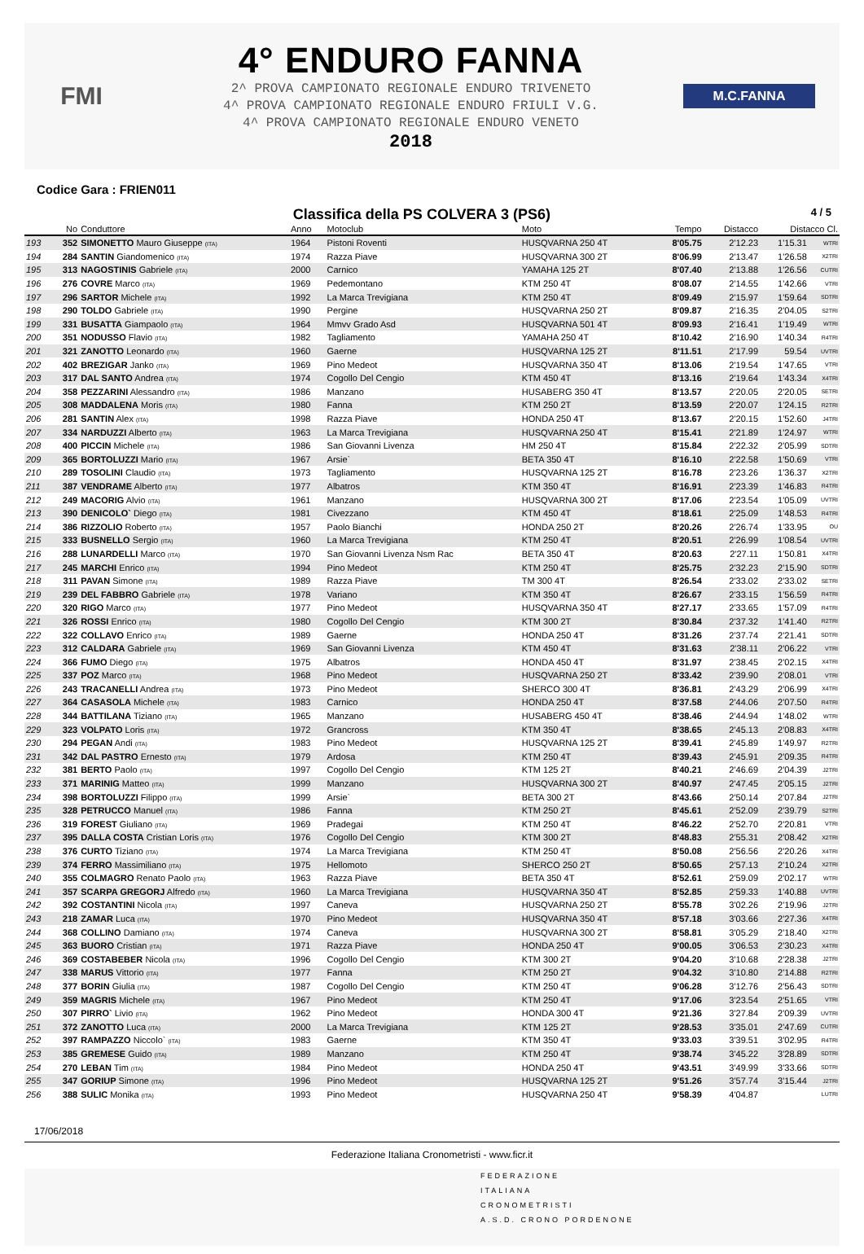FMI
4° ENDURO FANNA
2^ PROVA CAMPIONATO REGIONALE ENDURO TRIVENETO
4^ PROVA CAMPIONATO REGIONALE ENDURO FRIULI V.G.
4^ PROVA CAMPIONATO REGIONALE ENDURO VENETO
2018
M.C.FANNA
Codice Gara : FRIEN011
Classifica della PS COLVERA 3 (PS6) 4 / 5
| | No | Conduttore | Anno | Motoclub | Moto | Tempo | Distacco | Distacco Cl. | |
| --- | --- | --- | --- | --- | --- | --- | --- | --- | --- |
| 193 | 352 | SIMONETTO Mauro Giuseppe (ITA) | 1964 | Pistoni Roventi | HUSQVARNA 250 4T | 8'05.75 | 2'12.23 | 1'15.31 | WTRI |
| 194 | 284 | SANTIN Giandomenico (ITA) | 1974 | Razza Piave | HUSQVARNA 300 2T | 8'06.99 | 2'13.47 | 1'26.58 | X2TRI |
| 195 | 313 | NAGOSTINIS Gabriele (ITA) | 2000 | Carnico | YAMAHA 125 2T | 8'07.40 | 2'13.88 | 1'26.56 | CUTRI |
| 196 | 276 | COVRE Marco (ITA) | 1969 | Pedemontano | KTM 250 4T | 8'08.07 | 2'14.55 | 1'42.66 | VTRI |
| 197 | 296 | SARTOR Michele (ITA) | 1992 | La Marca Trevigiana | KTM 250 4T | 8'09.49 | 2'15.97 | 1'59.64 | SDTRI |
| 198 | 290 | TOLDO Gabriele (ITA) | 1990 | Pergine | HUSQVARNA 250 2T | 8'09.87 | 2'16.35 | 2'04.05 | S2TRI |
| 199 | 331 | BUSATTA Giampaolo (ITA) | 1964 | Mmvv Grado Asd | HUSQVARNA 501 4T | 8'09.93 | 2'16.41 | 1'19.49 | WTRI |
| 200 | 351 | NODUSSO Flavio (ITA) | 1982 | Tagliamento | YAMAHA 250 4T | 8'10.42 | 2'16.90 | 1'40.34 | R4TRI |
| 201 | 321 | ZANOTTO Leonardo (ITA) | 1960 | Gaerne | HUSQVARNA 125 2T | 8'11.51 | 2'17.99 | 59.54 | UVTRI |
| 202 | 402 | BREZIGAR Janko (ITA) | 1969 | Pino Medeot | HUSQVARNA 350 4T | 8'13.06 | 2'19.54 | 1'47.65 | VTRI |
| 203 | 317 | DAL SANTO Andrea (ITA) | 1974 | Cogollo Del Cengio | KTM 450 4T | 8'13.16 | 2'19.64 | 1'43.34 | X4TRI |
| 204 | 358 | PEZZARINI Alessandro (ITA) | 1986 | Manzano | HUSABERG 350 4T | 8'13.57 | 2'20.05 | 2'20.05 | SETRI |
| 205 | 308 | MADDALENA Moris (ITA) | 1980 | Fanna | KTM 250 2T | 8'13.59 | 2'20.07 | 1'24.15 | R2TRI |
| 206 | 281 | SANTIN Alex (ITA) | 1998 | Razza Piave | HONDA 250 4T | 8'13.67 | 2'20.15 | 1'52.60 | J4TRI |
| 207 | 334 | NARDUZZI Alberto (ITA) | 1963 | La Marca Trevigiana | HUSQVARNA 250 4T | 8'15.41 | 2'21.89 | 1'24.97 | WTRI |
| 208 | 400 | PICCIN Michele (ITA) | 1986 | San Giovanni Livenza | HM 250 4T | 8'15.84 | 2'22.32 | 2'05.99 | SDTRI |
| 209 | 365 | BORTOLUZZI Mario (ITA) | 1967 | Arsie` | BETA 350 4T | 8'16.10 | 2'22.58 | 1'50.69 | VTRI |
| 210 | 289 | TOSOLINI Claudio (ITA) | 1973 | Tagliamento | HUSQVARNA 125 2T | 8'16.78 | 2'23.26 | 1'36.37 | X2TRI |
| 211 | 387 | VENDRAME Alberto (ITA) | 1977 | Albatros | KTM 350 4T | 8'16.91 | 2'23.39 | 1'46.83 | R4TRI |
| 212 | 249 | MACORIG Alvio (ITA) | 1961 | Manzano | HUSQVARNA 300 2T | 8'17.06 | 2'23.54 | 1'05.09 | UVTRI |
| 213 | 390 | DENICOLO` Diego (ITA) | 1981 | Civezzano | KTM 450 4T | 8'18.61 | 2'25.09 | 1'48.53 | R4TRI |
| 214 | 386 | RIZZOLIO Roberto (ITA) | 1957 | Paolo Bianchi | HONDA 250 2T | 8'20.26 | 2'26.74 | 1'33.95 | OU |
| 215 | 333 | BUSNELLO Sergio (ITA) | 1960 | La Marca Trevigiana | KTM 250 4T | 8'20.51 | 2'26.99 | 1'08.54 | UVTRI |
| 216 | 288 | LUNARDELLI Marco (ITA) | 1970 | San Giovanni Livenza Nsm Rac | BETA 350 4T | 8'20.63 | 2'27.11 | 1'50.81 | X4TRI |
| 217 | 245 | MARCHI Enrico (ITA) | 1994 | Pino Medeot | KTM 250 4T | 8'25.75 | 2'32.23 | 2'15.90 | SDTRI |
| 218 | 311 | PAVAN Simone (ITA) | 1989 | Razza Piave | TM 300 4T | 8'26.54 | 2'33.02 | 2'33.02 | SETRI |
| 219 | 239 | DEL FABBRO Gabriele (ITA) | 1978 | Variano | KTM 350 4T | 8'26.67 | 2'33.15 | 1'56.59 | R4TRI |
| 220 | 320 | RIGO Marco (ITA) | 1977 | Pino Medeot | HUSQVARNA 350 4T | 8'27.17 | 2'33.65 | 1'57.09 | R4TRI |
| 221 | 326 | ROSSI Enrico (ITA) | 1980 | Cogollo Del Cengio | KTM 300 2T | 8'30.84 | 2'37.32 | 1'41.40 | R2TRI |
| 222 | 322 | COLLAVO Enrico (ITA) | 1989 | Gaerne | HONDA 250 4T | 8'31.26 | 2'37.74 | 2'21.41 | SDTRI |
| 223 | 312 | CALDARA Gabriele (ITA) | 1969 | San Giovanni Livenza | KTM 450 4T | 8'31.63 | 2'38.11 | 2'06.22 | VTRI |
| 224 | 366 | FUMO Diego (ITA) | 1975 | Albatros | HONDA 450 4T | 8'31.97 | 2'38.45 | 2'02.15 | X4TRI |
| 225 | 337 | POZ Marco (ITA) | 1968 | Pino Medeot | HUSQVARNA 250 2T | 8'33.42 | 2'39.90 | 2'08.01 | VTRI |
| 226 | 243 | TRACANELLI Andrea (ITA) | 1973 | Pino Medeot | SHERCO 300 4T | 8'36.81 | 2'43.29 | 2'06.99 | X4TRI |
| 227 | 364 | CASASOLA Michele (ITA) | 1983 | Carnico | HONDA 250 4T | 8'37.58 | 2'44.06 | 2'07.50 | R4TRI |
| 228 | 344 | BATTILANA Tiziano (ITA) | 1965 | Manzano | HUSABERG 450 4T | 8'38.46 | 2'44.94 | 1'48.02 | WTRI |
| 229 | 323 | VOLPATO Loris (ITA) | 1972 | Grancross | KTM 350 4T | 8'38.65 | 2'45.13 | 2'08.83 | X4TRI |
| 230 | 294 | PEGAN Andi (ITA) | 1983 | Pino Medeot | HUSQVARNA 125 2T | 8'39.41 | 2'45.89 | 1'49.97 | R2TRI |
| 231 | 342 | DAL PASTRO Ernesto (ITA) | 1979 | Ardosa | KTM 250 4T | 8'39.43 | 2'45.91 | 2'09.35 | R4TRI |
| 232 | 381 | BERTO Paolo (ITA) | 1997 | Cogollo Del Cengio | KTM 125 2T | 8'40.21 | 2'46.69 | 2'04.39 | J2TRI |
| 233 | 371 | MARINIG Matteo (ITA) | 1999 | Manzano | HUSQVARNA 300 2T | 8'40.97 | 2'47.45 | 2'05.15 | J2TRI |
| 234 | 398 | BORTOLUZZI Filippo (ITA) | 1999 | Arsie` | BETA 300 2T | 8'43.66 | 2'50.14 | 2'07.84 | J2TRI |
| 235 | 328 | PETRUCCO Manuel (ITA) | 1986 | Fanna | KTM 250 2T | 8'45.61 | 2'52.09 | 2'39.79 | S2TRI |
| 236 | 319 | FOREST Giuliano (ITA) | 1969 | Pradegai | KTM 250 4T | 8'46.22 | 2'52.70 | 2'20.81 | VTRI |
| 237 | 395 | DALLA COSTA Cristian Loris (ITA) | 1976 | Cogollo Del Cengio | KTM 300 2T | 8'48.83 | 2'55.31 | 2'08.42 | X2TRI |
| 238 | 376 | CURTO Tiziano (ITA) | 1974 | La Marca Trevigiana | KTM 250 4T | 8'50.08 | 2'56.56 | 2'20.26 | X4TRI |
| 239 | 374 | FERRO Massimiliano (ITA) | 1975 | Hellomoto | SHERCO 250 2T | 8'50.65 | 2'57.13 | 2'10.24 | X2TRI |
| 240 | 355 | COLMAGRO Renato Paolo (ITA) | 1963 | Razza Piave | BETA 350 4T | 8'52.61 | 2'59.09 | 2'02.17 | WTRI |
| 241 | 357 | SCARPA GREGORJ Alfredo (ITA) | 1960 | La Marca Trevigiana | HUSQVARNA 350 4T | 8'52.85 | 2'59.33 | 1'40.88 | UVTRI |
| 242 | 392 | COSTANTINI Nicola (ITA) | 1997 | Caneva | HUSQVARNA 250 2T | 8'55.78 | 3'02.26 | 2'19.96 | J2TRI |
| 243 | 218 | ZAMAR Luca (ITA) | 1970 | Pino Medeot | HUSQVARNA 350 4T | 8'57.18 | 3'03.66 | 2'27.36 | X4TRI |
| 244 | 368 | COLLINO Damiano (ITA) | 1974 | Caneva | HUSQVARNA 300 2T | 8'58.81 | 3'05.29 | 2'18.40 | X2TRI |
| 245 | 363 | BUORO Cristian (ITA) | 1971 | Razza Piave | HONDA 250 4T | 9'00.05 | 3'06.53 | 2'30.23 | X4TRI |
| 246 | 369 | COSTABEBER Nicola (ITA) | 1996 | Cogollo Del Cengio | KTM 300 2T | 9'04.20 | 3'10.68 | 2'28.38 | J2TRI |
| 247 | 338 | MARUS Vittorio (ITA) | 1977 | Fanna | KTM 250 2T | 9'04.32 | 3'10.80 | 2'14.88 | R2TRI |
| 248 | 377 | BORIN Giulia (ITA) | 1987 | Cogollo Del Cengio | KTM 250 4T | 9'06.28 | 3'12.76 | 2'56.43 | SDTRI |
| 249 | 359 | MAGRIS Michele (ITA) | 1967 | Pino Medeot | KTM 250 4T | 9'17.06 | 3'23.54 | 2'51.65 | VTRI |
| 250 | 307 | PIRRO` Livio (ITA) | 1962 | Pino Medeot | HONDA 300 4T | 9'21.36 | 3'27.84 | 2'09.39 | UVTRI |
| 251 | 372 | ZANOTTO Luca (ITA) | 2000 | La Marca Trevigiana | KTM 125 2T | 9'28.53 | 3'35.01 | 2'47.69 | CUTRI |
| 252 | 397 | RAMPAZZO Niccolo` (ITA) | 1983 | Gaerne | KTM 350 4T | 9'33.03 | 3'39.51 | 3'02.95 | R4TRI |
| 253 | 385 | GREMESE Guido (ITA) | 1989 | Manzano | KTM 250 4T | 9'38.74 | 3'45.22 | 3'28.89 | SDTRI |
| 254 | 270 | LEBAN Tim (ITA) | 1984 | Pino Medeot | HONDA 250 4T | 9'43.51 | 3'49.99 | 3'33.66 | SDTRI |
| 255 | 347 | GORIUP Simone (ITA) | 1996 | Pino Medeot | HUSQVARNA 125 2T | 9'51.26 | 3'57.74 | 3'15.44 | J2TRI |
| 256 | 388 | SULIC Monika (ITA) | 1993 | Pino Medeot | HUSQVARNA 250 4T | 9'58.39 | 4'04.87 | | LUTRI |
17/06/2018
Federazione Italiana Cronometristi - www.ficr.it
FEDERAZIONE
ITALIANA
CRONOMETRISTI
A.S.D. CRONO PORDENONE